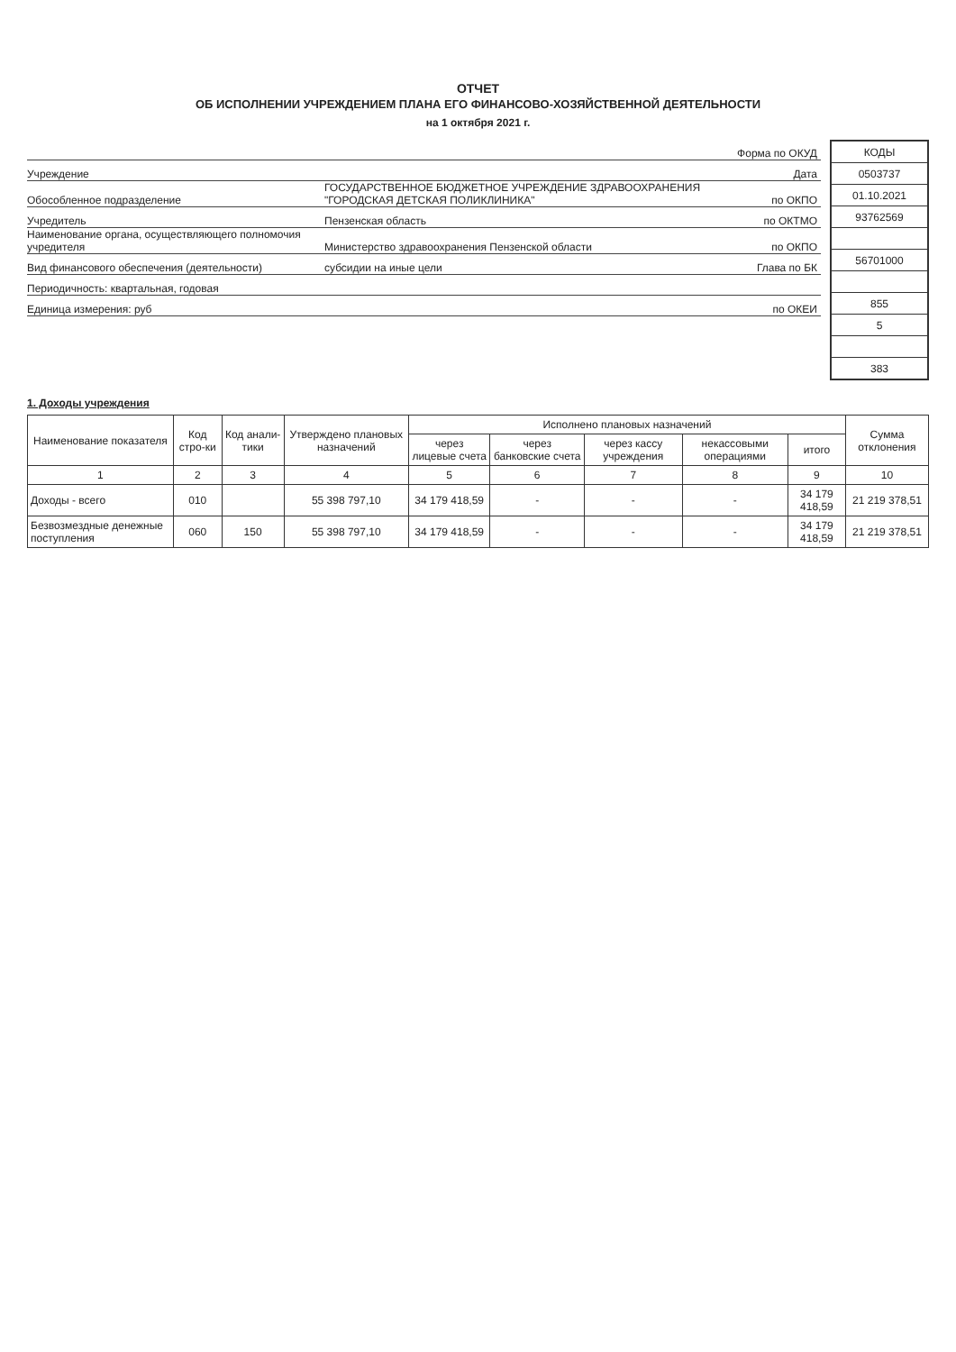ОТЧЕТ
ОБ ИСПОЛНЕНИИ УЧРЕЖДЕНИЕМ ПЛАНА ЕГО ФИНАНСОВО-ХОЗЯЙСТВЕННОЙ ДЕЯТЕЛЬНОСТИ
на 1 октября 2021 г.
Форма по ОКУД
Учреждение Дата
Обособленное подразделение ГОСУДАРСТВЕННОЕ БЮДЖЕТНОЕ УЧРЕЖДЕНИЕ ЗДРАВООХРАНЕНИЯ "ГОРОДСКАЯ ДЕТСКАЯ ПОЛИКЛИНИКА" по ОКПО
Учредитель Пензенская область по ОКТМО
Наименование органа, осуществляющего полномочия учредителя Министерство здравоохранения Пензенской области по ОКПО
Вид финансового обеспечения (деятельности) субсидии на иные цели Глава по БК
Периодичность: квартальная, годовая
Единица измерения: руб по ОКЕИ
| КОДЫ |
| 0503737 |
| 01.10.2021 |
| 93762569 |
| 56701000 |
| 855 |
| 5 |
| 383 |
1. Доходы учреждения
| Наименование показателя | Код стро-ки | Код анали-тики | Утверждено плановых назначений | Исполнено плановых назначений | | | | | Сумма отклонения |
| --- | --- | --- | --- | --- | --- | --- | --- | --- | --- |
| | | | | через лицевые счета | через банковские счета | через кассу учреждения | некассовыми операциями | итого | |
| 1 | 2 | 3 | 4 | 5 | 6 | 7 | 8 | 9 | 10 |
| Доходы - всего | 010 | | 55 398 797,10 | 34 179 418,59 | - | - | - | 34 179 418,59 | 21 219 378,51 |
| Безвозмездные денежные поступления | 060 | 150 | 55 398 797,10 | 34 179 418,59 | - | - | - | 34 179 418,59 | 21 219 378,51 |